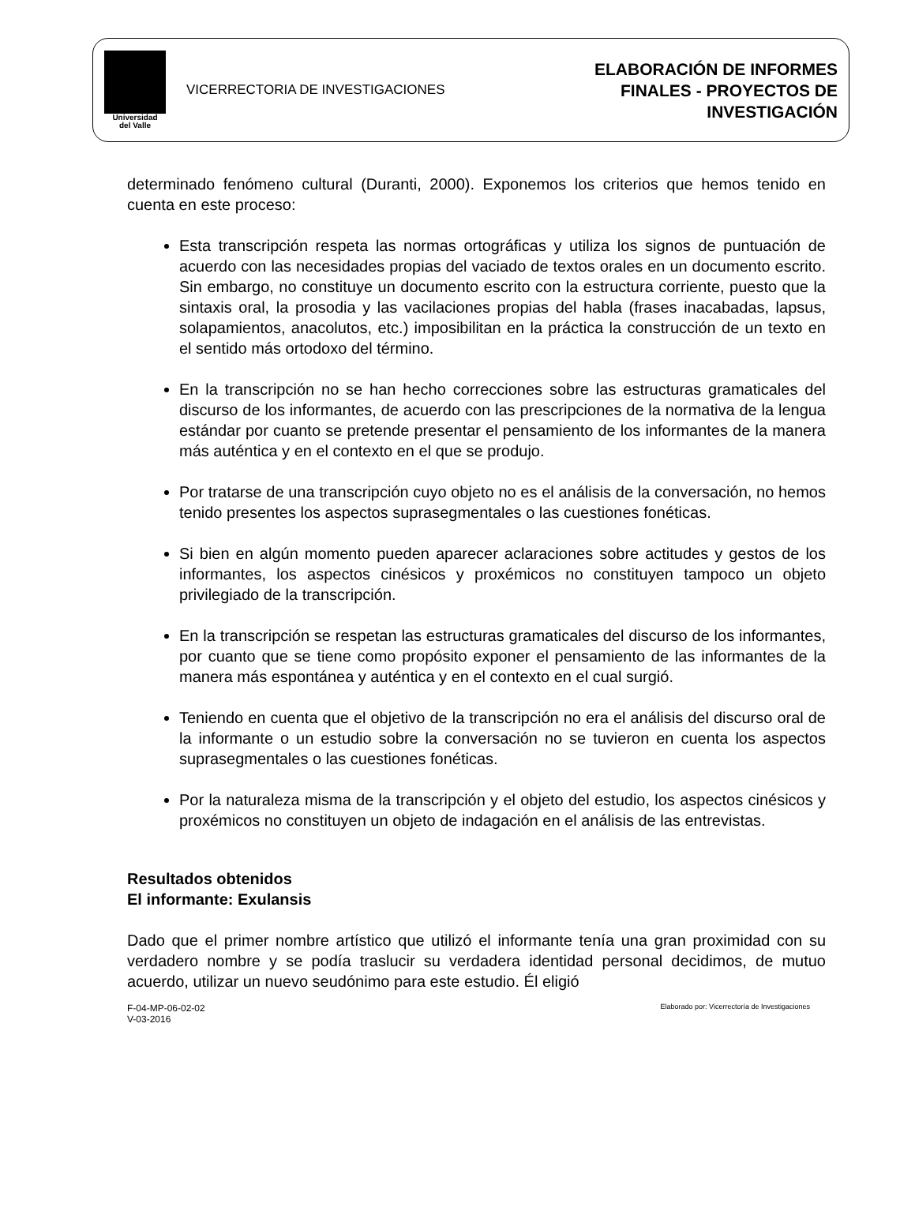Universidad
del Valle
VICERRECTORIA DE INVESTIGACIONES
ELABORACIÓN DE INFORMES
FINALES - PROYECTOS DE
INVESTIGACIÓN
determinado fenómeno cultural (Duranti, 2000). Exponemos los criterios que hemos tenido en cuenta en este proceso:
Esta transcripción respeta las normas ortográficas y utiliza los signos de puntuación de acuerdo con las necesidades propias del vaciado de textos orales en un documento escrito. Sin embargo, no constituye un documento escrito con la estructura corriente, puesto que la sintaxis oral, la prosodia y las vacilaciones propias del habla (frases inacabadas, lapsus, solapamientos, anacolutos, etc.) imposibilitan en la práctica la construcción de un texto en el sentido más ortodoxo del término.
En la transcripción no se han hecho correcciones sobre las estructuras gramaticales del discurso de los informantes, de acuerdo con las prescripciones de la normativa de la lengua estándar por cuanto se pretende presentar el pensamiento de los informantes de la manera más auténtica y en el contexto en el que se produjo.
Por tratarse de una transcripción cuyo objeto no es el análisis de la conversación, no hemos tenido presentes los aspectos suprasegmentales o las cuestiones fonéticas.
Si bien en algún momento pueden aparecer aclaraciones sobre actitudes y gestos de los informantes, los aspectos cinésicos y proxémicos no constituyen tampoco un objeto privilegiado de la transcripción.
En la transcripción se respetan las estructuras gramaticales del discurso de los informantes, por cuanto que se tiene como propósito exponer el pensamiento de las informantes de la manera más espontánea y auténtica y en el contexto en el cual surgió.
Teniendo en cuenta que el objetivo de la transcripción no era el análisis del discurso oral de la informante o un estudio sobre la conversación no se tuvieron en cuenta los aspectos suprasegmentales o las cuestiones fonéticas.
Por la naturaleza misma de la transcripción y el objeto del estudio, los aspectos cinésicos y proxémicos no constituyen un objeto de indagación en el análisis de las entrevistas.
Resultados obtenidos
El informante: Exulansis
Dado que el primer nombre artístico que utilizó el informante tenía una gran proximidad con su verdadero nombre y se podía traslucir su verdadera identidad personal decidimos, de mutuo acuerdo, utilizar un nuevo seudónimo para este estudio. Él eligió
F-04-MP-06-02-02
V-03-2016
Elaborado por: Vicerrectoría de Investigaciones